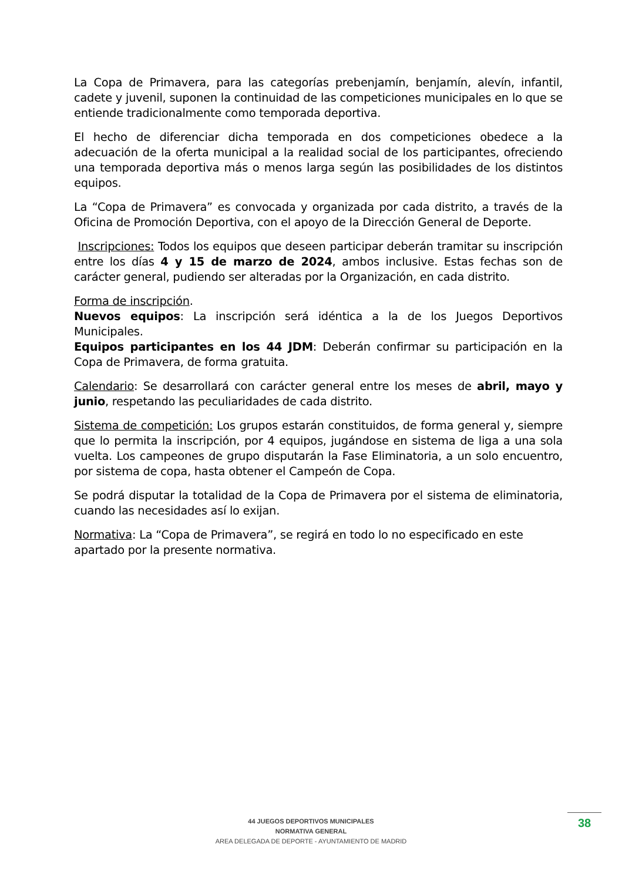La Copa de Primavera, para las categorías prebenjamín, benjamín, alevín, infantil, cadete y juvenil, suponen la continuidad de las competiciones municipales en lo que se entiende tradicionalmente como temporada deportiva.
El hecho de diferenciar dicha temporada en dos competiciones obedece a la adecuación de la oferta municipal a la realidad social de los participantes, ofreciendo una temporada deportiva más o menos larga según las posibilidades de los distintos equipos.
La “Copa de Primavera” es convocada y organizada por cada distrito, a través de la Oficina de Promoción Deportiva, con el apoyo de la Dirección General de Deporte.
Inscripciones: Todos los equipos que deseen participar deberán tramitar su inscripción entre los días 4 y 15 de marzo de 2024, ambos inclusive. Estas fechas son de carácter general, pudiendo ser alteradas por la Organización, en cada distrito.
Forma de inscripción.
Nuevos equipos: La inscripción será idéntica a la de los Juegos Deportivos Municipales.
Equipos participantes en los 44 JDM: Deberán confirmar su participación en la Copa de Primavera, de forma gratuita.
Calendario: Se desarrollará con carácter general entre los meses de abril, mayo y junio, respetando las peculiaridades de cada distrito.
Sistema de competición: Los grupos estarán constituidos, de forma general y, siempre que lo permita la inscripción, por 4 equipos, jugándose en sistema de liga a una sola vuelta. Los campeones de grupo disputarán la Fase Eliminatoria, a un solo encuentro, por sistema de copa, hasta obtener el Campeón de Copa.
Se podrá disputar la totalidad de la Copa de Primavera por el sistema de eliminatoria, cuando las necesidades así lo exijan.
Normativa: La “Copa de Primavera”, se regirá en todo lo no especificado en este
apartado por la presente normativa.
44 JUEGOS DEPORTIVOS MUNICIPALES
NORMATIVA GENERAL
AREA DELEGADA DE DEPORTE - AYUNTAMIENTO DE MADRID
38